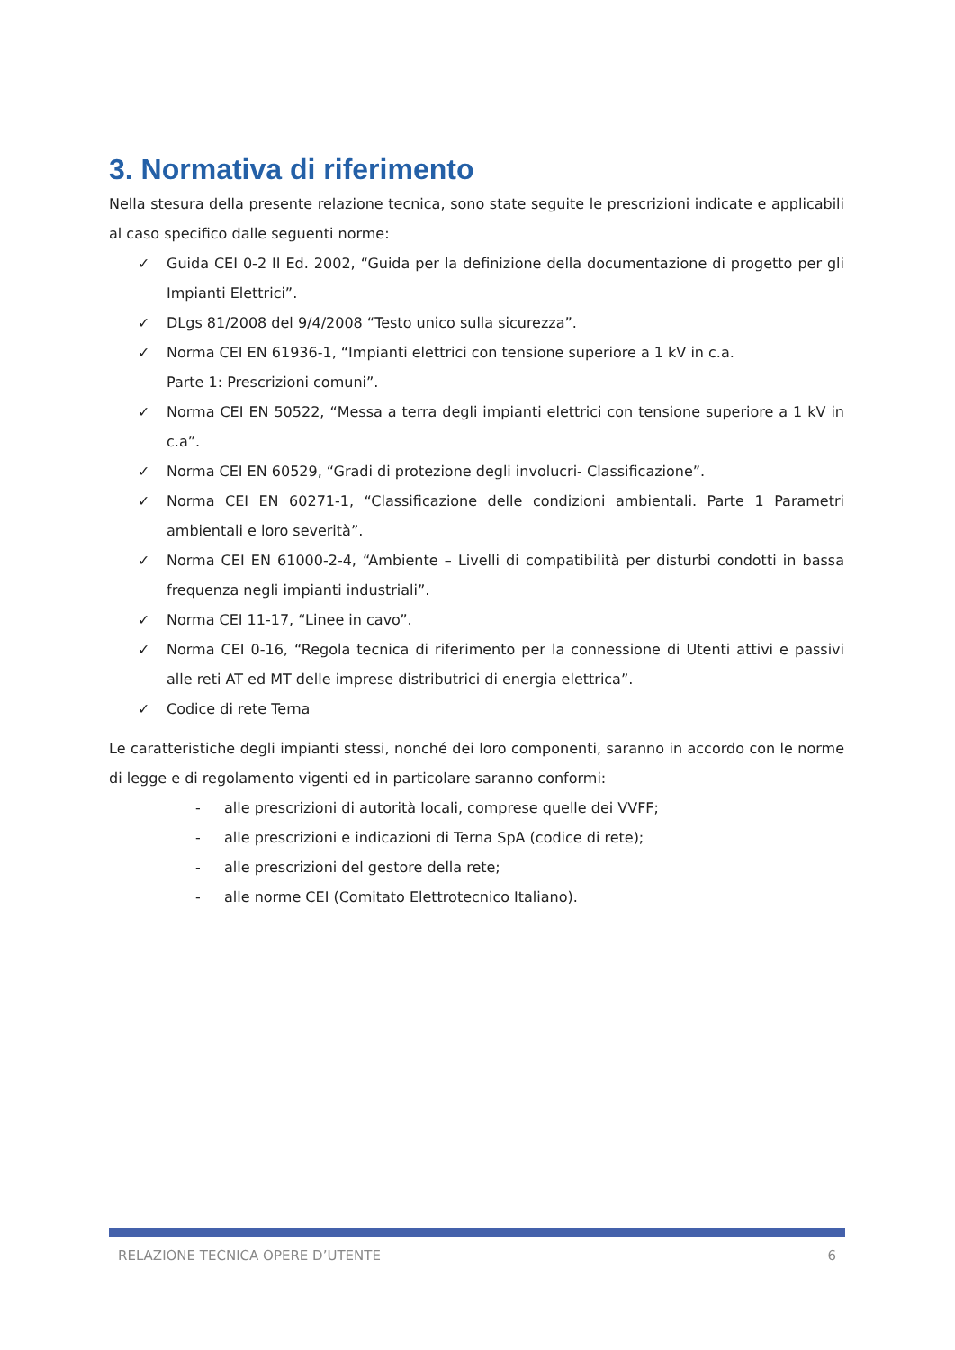3. Normativa di riferimento
Nella stesura della presente relazione tecnica, sono state seguite le prescrizioni indicate e applicabili al caso specifico dalle seguenti norme:
✓ Guida CEI 0-2 II Ed. 2002, “Guida per la definizione della documentazione di progetto per gli Impianti Elettrici”.
✓ DLgs 81/2008 del 9/4/2008 “Testo unico sulla sicurezza”.
✓ Norma CEI EN 61936-1, “Impianti elettrici con tensione superiore a 1 kV in c.a.
Parte 1: Prescrizioni comuni”.
✓ Norma CEI EN 50522, “Messa a terra degli impianti elettrici con tensione superiore a 1 kV in c.a”.
✓ Norma CEI EN 60529, “Gradi di protezione degli involucri- Classificazione”.
✓ Norma CEI EN 60271-1, “Classificazione delle condizioni ambientali. Parte 1 Parametri ambientali e loro severità”.
✓ Norma CEI EN 61000-2-4, “Ambiente – Livelli di compatibilità per disturbi condotti in bassa frequenza negli impianti industriali”.
✓ Norma CEI 11-17, “Linee in cavo”.
✓ Norma CEI 0-16, “Regola tecnica di riferimento per la connessione di Utenti attivi e passivi alle reti AT ed MT delle imprese distributrici di energia elettrica”.
✓ Codice di rete Terna
Le caratteristiche degli impianti stessi, nonché dei loro componenti, saranno in accordo con le norme di legge e di regolamento vigenti ed in particolare saranno conformi:
- alle prescrizioni di autorità locali, comprese quelle dei VVFF;
- alle prescrizioni e indicazioni di Terna SpA (codice di rete);
- alle prescrizioni del gestore della rete;
- alle norme CEI (Comitato Elettrotecnico Italiano).
RELAZIONE TECNICA OPERE D’UTENTE 6